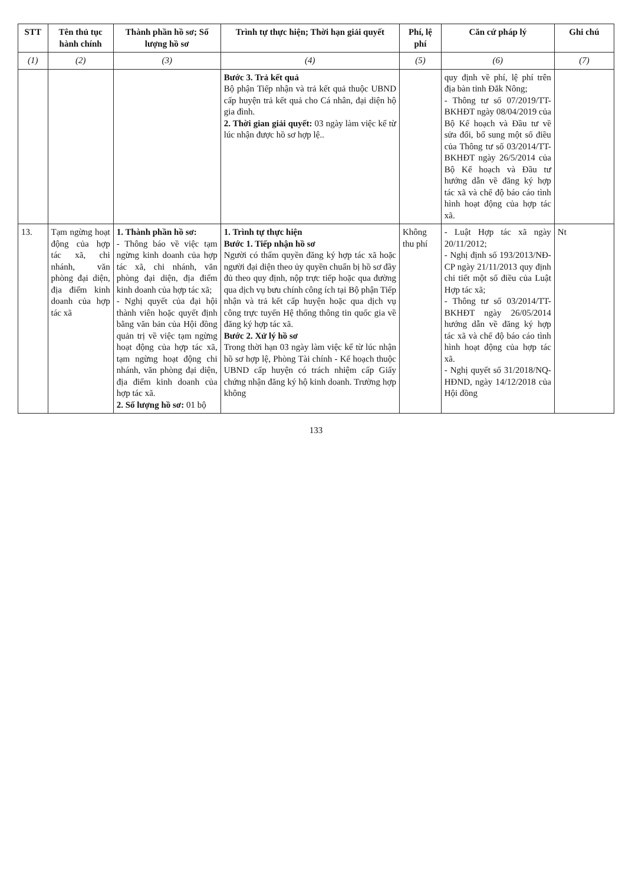| STT | Tên thủ tục hành chính | Thành phần hồ sơ; Số lượng hồ sơ | Trình tự thực hiện; Thời hạn giải quyết | Phí, lệ phí | Căn cứ pháp lý | Ghi chú |
| --- | --- | --- | --- | --- | --- | --- |
| (1) | (2) | (3) | (4) | (5) | (6) | (7) |
| | | | Bước 3. Trả kết quả Bộ phận Tiếp nhận và trả kết quả thuộc UBND cấp huyện trả kết quả cho Cá nhân, đại diện hộ gia đình. 2. Thời gian giải quyết: 03 ngày làm việc kể từ lúc nhận được hồ sơ hợp lệ.. | | quy định về phí, lệ phí trên địa bàn tỉnh Đắk Nông; - Thông tư số 07/2019/TT-BKHĐT ngày 08/04/2019 của Bộ Kế hoạch và Đầu tư về sửa đổi, bổ sung một số điều của Thông tư số 03/2014/TT-BKHĐT ngày 26/5/2014 của Bộ Kế hoạch và Đầu tư hướng dẫn về đăng ký hợp tác xã và chế độ báo cáo tình hình hoạt động của hợp tác xã. | |
| 13. | Tạm ngừng hoạt động của hợp tác xã, chi nhánh, văn phòng đại diện, địa điểm kinh doanh của hợp tác xã | 1. Thành phần hồ sơ: - Thông báo về việc tạm ngừng kinh doanh của hợp tác xã, chi nhánh, văn phòng đại diện, địa điểm kinh doanh của hợp tác xã; - Nghị quyết của đại hội thành viên hoặc quyết định bằng văn bản của Hội đồng quản trị về việc tạm ngừng hoạt động của hợp tác xã, tạm ngừng hoạt động chi nhánh, văn phòng đại diện, địa điểm kinh doanh của hợp tác xã. 2. Số lượng hồ sơ: 01 bộ | 1. Trình tự thực hiện Bước 1. Tiếp nhận hồ sơ Người có thẩm quyền đăng ký hợp tác xã hoặc người đại diện theo ủy quyền chuẩn bị hồ sơ đầy đủ theo quy định, nộp trực tiếp hoặc qua đường qua dịch vụ bưu chính công ích tại Bộ phận Tiếp nhận và trả kết cấp huyện hoặc qua dịch vụ công trực tuyến Hệ thống thông tin quốc gia về đăng ký hợp tác xã. Bước 2. Xử lý hồ sơ Trong thời hạn 03 ngày làm việc kể từ lúc nhận hồ sơ hợp lệ, Phòng Tài chính - Kế hoạch thuộc UBND cấp huyện có trách nhiệm cấp Giấy chứng nhận đăng ký hộ kinh doanh. Trường hợp không | Không thu phí | - Luật Hợp tác xã ngày 20/11/2012; - Nghị định số 193/2013/NĐ-CP ngày 21/11/2013 quy định chi tiết một số điều của Luật Hợp tác xã; - Thông tư số 03/2014/TT-BKHĐT ngày 26/05/2014 hướng dẫn về đăng ký hợp tác xã và chế độ báo cáo tình hình hoạt động của hợp tác xã. - Nghị quyết số 31/2018/NQ-HĐND, ngày 14/12/2018 của Hội đồng | Nt |
133